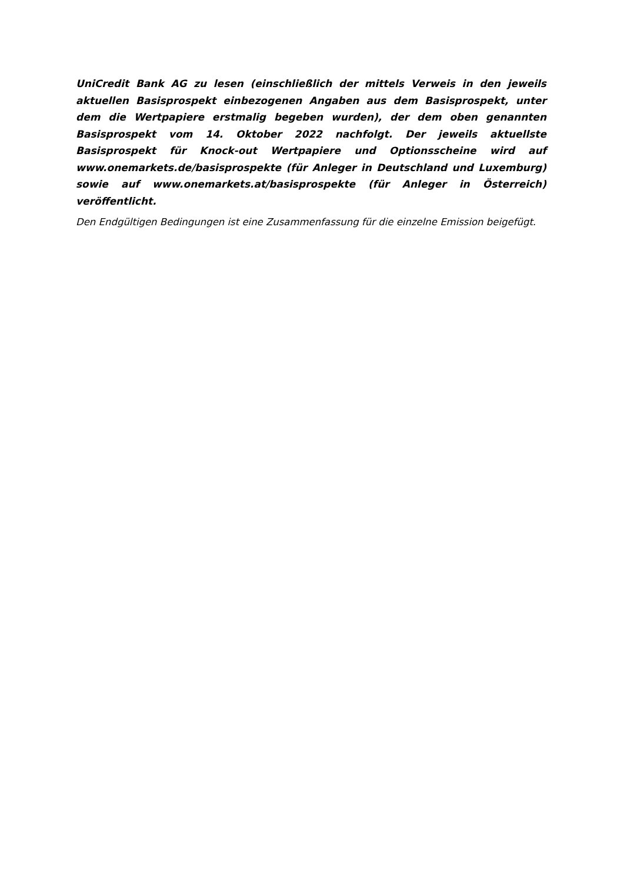UniCredit Bank AG zu lesen (einschließlich der mittels Verweis in den jeweils aktuellen Basisprospekt einbezogenen Angaben aus dem Basisprospekt, unter dem die Wertpapiere erstmalig begeben wurden), der dem oben genannten Basisprospekt vom 14. Oktober 2022 nachfolgt. Der jeweils aktuellste Basisprospekt für Knock-out Wertpapiere und Optionsscheine wird auf www.onemarkets.de/basisprospekte (für Anleger in Deutschland und Luxemburg) sowie auf www.onemarkets.at/basisprospekte (für Anleger in Österreich) veröffentlicht.
Den Endgültigen Bedingungen ist eine Zusammenfassung für die einzelne Emission beigefügt.